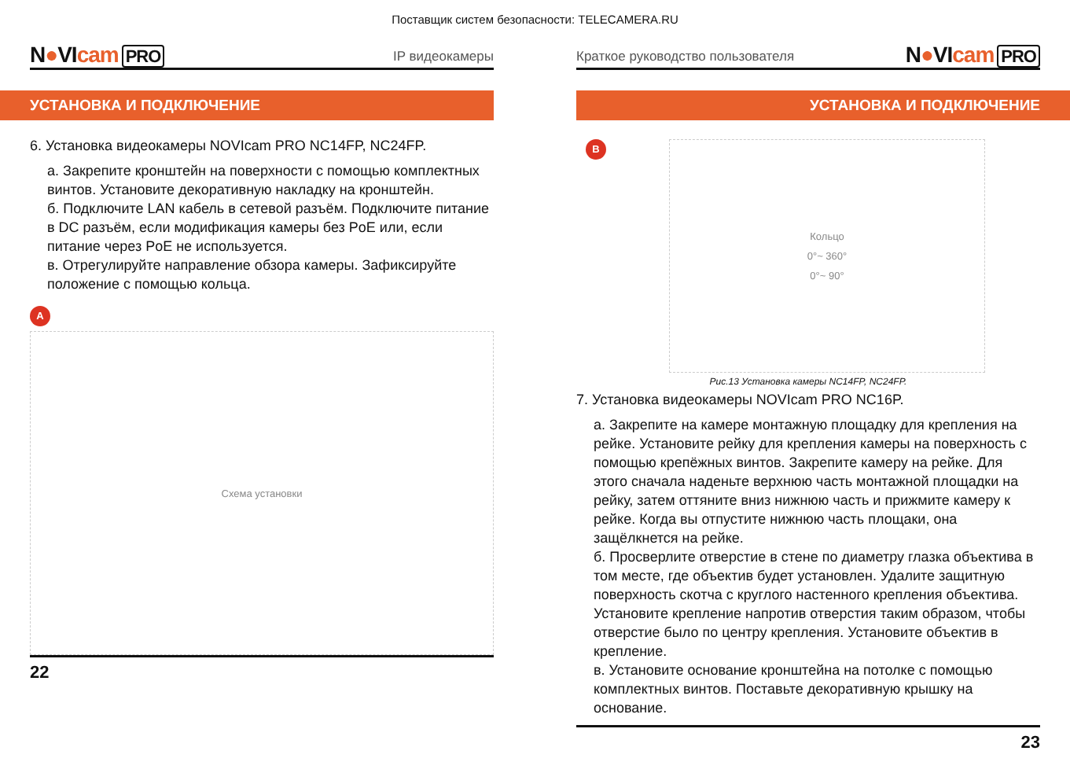Поставщик систем безопасности: TELECAMERA.RU
N●VIcam PRO
IP видеокамеры
УСТАНОВКА И ПОДКЛЮЧЕНИЕ
6. Установка видеокамеры NOVIcam PRO NC14FP, NC24FP.
а. Закрепите кронштейн на поверхности с помощью комплектных винтов. Установите декоративную накладку на кронштейн.
б. Подключите LAN кабель в сетевой разъём. Подключите питание в DC разъём, если модификация камеры без PoE или, если питание через PoE не используется.
в. Отрегулируйте направление обзора камеры. Зафиксируйте положение с помощью кольца.
A
Схема установки
22
Краткое руководство пользователя
N●VIcam PRO
УСТАНОВКА И ПОДКЛЮЧЕНИЕ
B
Кольцо
0°~ 360°
0°~ 90°
Рис.13 Установка камеры NC14FP, NC24FP.
7. Установка видеокамеры NOVIcam PRO NC16P.
а. Закрепите на камере монтажную площадку для крепления на рейке. Установите рейку для крепления камеры на поверхность с помощью крепёжных винтов. Закрепите камеру на рейке. Для этого сначала наденьте верхнюю часть монтажной площадки на рейку, затем оттяните вниз нижнюю часть и прижмите камеру к рейке. Когда вы отпустите нижнюю часть площаки, она защёлкнется на рейке.
б. Просверлите отверстие в стене по диаметру глазка объектива в том месте, где объектив будет установлен. Удалите защитную поверхность скотча с круглого настенного крепления объектива. Установите крепление напротив отверстия таким образом, чтобы отверстие было по центру крепления. Установите объектив в крепление.
в. Установите основание кронштейна на потолке с помощью комплектных винтов. Поставьте декоративную крышку на основание.
23